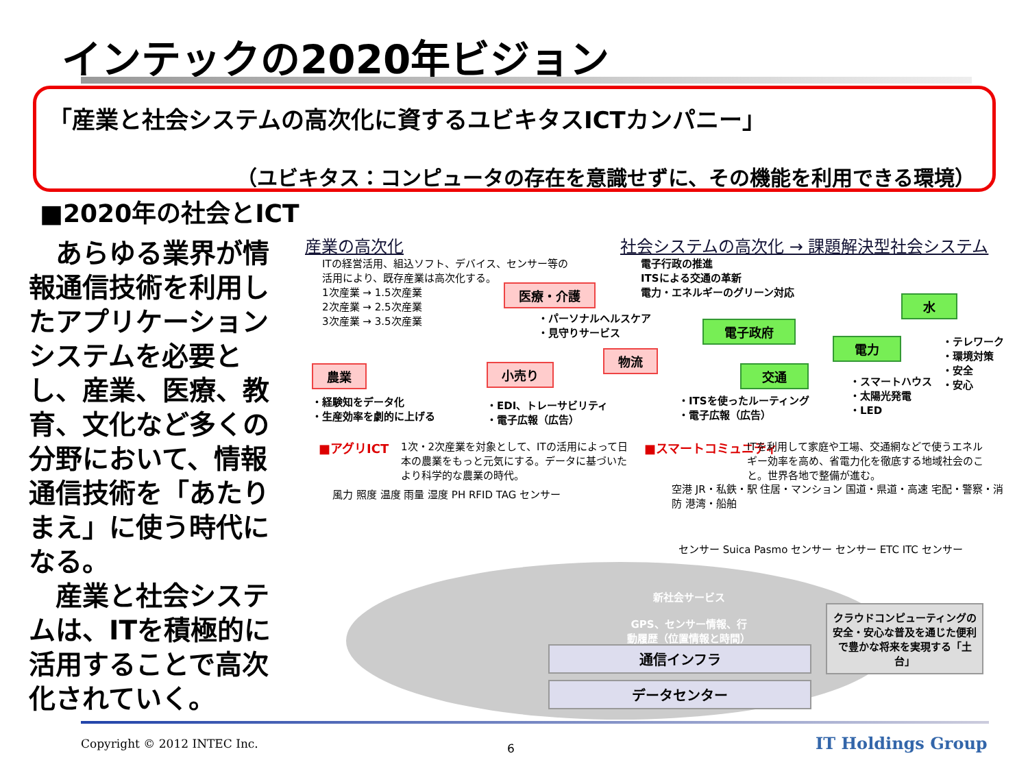インテックの2020年ビジョン
「産業と社会システムの高次化に資するユビキタスICTカンパニー」
（ユビキタス：コンピュータの存在を意識せずに、その機能を利用できる環境）
■2020年の社会とICT
　あらゆる業界が情報通信技術を利用したアプリケーションシステムを必要とし、産業、医療、教育、文化など多くの分野において、情報通信技術を「あたりまえ」に使う時代になる。
　産業と社会システムは、ITを積極的に活用することで高次化されていく。
産業の高次化
社会システムの高次化 → 課題解決型社会システム
ITの経営活用、組込ソフト、デバイス、センサー等の
活用により、既存産業は高次化する。
1次産業 → 1.5次産業
2次産業 → 2.5次産業
3次産業 → 3.5次産業
電子行政の推進
ITSによる交通の革新
電力・エネルギーのグリーン対応
医療・介護
・パーソナルヘルスケア
・見守りサービス
電子政府
水
電力
・テレワーク
・環境対策
・安全
・安心
農業 小売り
物流
交通
・スマートハウス
・太陽光発電
・LED
・経験知をデータ化
・生産効率を劇的に上げる
・EDI、トレーサビリティ
・電子広報（広告）
・ITSを使ったルーティング
・電子広報（広告）
■アグリICT
1次・2次産業を対象として、ITの活用によって日本の農業をもっと元気にする。データに基づいたより科学的な農業の時代。
■スマートコミュニティ
ITを利用して家庭や工場、交通網などで使うエネルギー効率を高め、省電力化を徹底する地域社会のこと。世界各地で整備が進む。
風力 照度 温度 雨量 湿度 PH RFID TAG センサー
空港 JR・私鉄・駅 住居・マンション 国道・県道・高速 宅配・警察・消防 港湾・船舶
センサー Suica Pasmo センサー センサー ETC ITC センサー
新社会サービス
GPS、センサー情報、行動履歴（位置情報と時間）
通信インフラ
データセンター
クラウドコンピューティングの安全・安心な普及を通じた便利で豊かな将来を実現する「土台」
Copyright © 2012 INTEC Inc. 6 IT Holdings Group